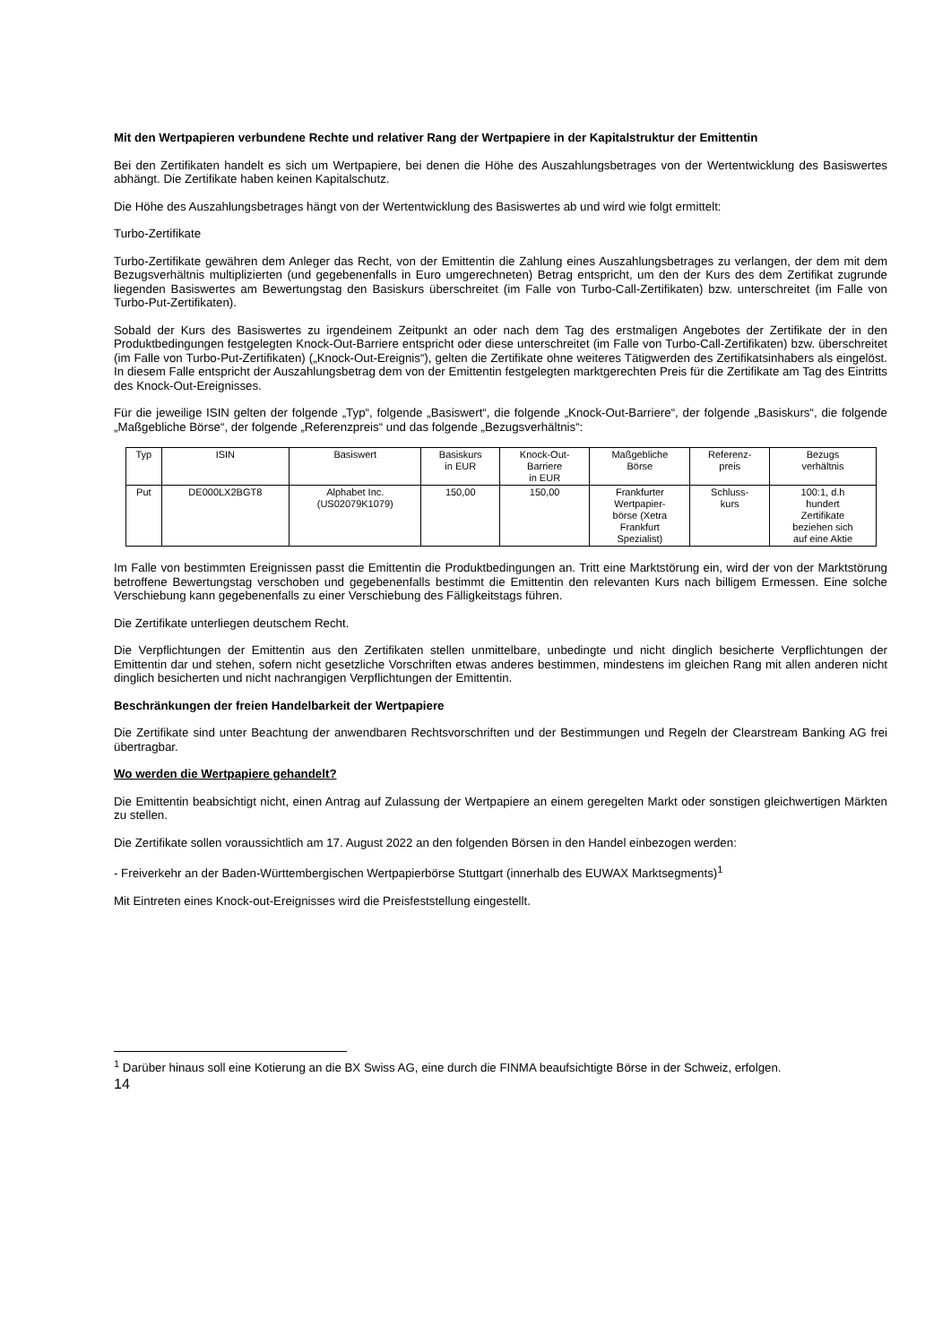Mit den Wertpapieren verbundene Rechte und relativer Rang der Wertpapiere in der Kapitalstruktur der Emittentin
Bei den Zertifikaten handelt es sich um Wertpapiere, bei denen die Höhe des Auszahlungsbetrages von der Wertentwicklung des Basiswertes abhängt. Die Zertifikate haben keinen Kapitalschutz.
Die Höhe des Auszahlungsbetrages hängt von der Wertentwicklung des Basiswertes ab und wird wie folgt ermittelt:
Turbo-Zertifikate
Turbo-Zertifikate gewähren dem Anleger das Recht, von der Emittentin die Zahlung eines Auszahlungsbetrages zu verlangen, der dem mit dem Bezugsverhältnis multiplizierten (und gegebenenfalls in Euro umgerechneten) Betrag entspricht, um den der Kurs des dem Zertifikat zugrunde liegenden Basiswertes am Bewertungstag den Basiskurs überschreitet (im Falle von Turbo-Call-Zertifikaten) bzw. unterschreitet (im Falle von Turbo-Put-Zertifikaten).
Sobald der Kurs des Basiswertes zu irgendeinem Zeitpunkt an oder nach dem Tag des erstmaligen Angebotes der Zertifikate der in den Produktbedingungen festgelegten Knock-Out-Barriere entspricht oder diese unterschreitet (im Falle von Turbo-Call-Zertifikaten) bzw. überschreitet (im Falle von Turbo-Put-Zertifikaten) („Knock-Out-Ereignis“), gelten die Zertifikate ohne weiteres Tätigwerden des Zertifikatsinhabers als eingelöst. In diesem Falle entspricht der Auszahlungsbetrag dem von der Emittentin festgelegten marktgerechten Preis für die Zertifikate am Tag des Eintritts des Knock-Out-Ereignisses.
Für die jeweilige ISIN gelten der folgende „Typ“, folgende „Basiswert“, die folgende „Knock-Out-Barriere“, der folgende „Basiskurs“, die folgende „Maßgebliche Börse“, der folgende „Referenzpreis“ und das folgende „Bezugsverhältnis“:
| Typ | ISIN | Basiswert | Basiskurs in EUR | Knock-Out- Barriere in EUR | Maßgebliche Börse | Referenz- preis | Bezugs verhältnis |
| Put | DE000LX2BGT8 | Alphabet Inc. (US02079K1079) | 150,00 | 150,00 | Frankfurter Wertpapier- börse (Xetra Frankfurt Spezialist) | Schluss- kurs | 100:1, d.h hundert Zertifikate beziehen sich auf eine Aktie |
Im Falle von bestimmten Ereignissen passt die Emittentin die Produktbedingungen an. Tritt eine Marktstörung ein, wird der von der Marktstörung betroffene Bewertungstag verschoben und gegebenenfalls bestimmt die Emittentin den relevanten Kurs nach billigem Ermessen. Eine solche Verschiebung kann gegebenenfalls zu einer Verschiebung des Fälligkeitstags führen.
Die Zertifikate unterliegen deutschem Recht.
Die Verpflichtungen der Emittentin aus den Zertifikaten stellen unmittelbare, unbedingte und nicht dinglich besicherte Verpflichtungen der Emittentin dar und stehen, sofern nicht gesetzliche Vorschriften etwas anderes bestimmen, mindestens im gleichen Rang mit allen anderen nicht dinglich besicherten und nicht nachrangigen Verpflichtungen der Emittentin.
Beschränkungen der freien Handelbarkeit der Wertpapiere
Die Zertifikate sind unter Beachtung der anwendbaren Rechtsvorschriften und der Bestimmungen und Regeln der Clearstream Banking AG frei übertragbar.
Wo werden die Wertpapiere gehandelt?
Die Emittentin beabsichtigt nicht, einen Antrag auf Zulassung der Wertpapiere an einem geregelten Markt oder sonstigen gleichwertigen Märkten zu stellen.
Die Zertifikate sollen voraussichtlich am 17. August 2022 an den folgenden Börsen in den Handel einbezogen werden:
- Freiverkehr an der Baden-Württembergischen Wertpapierbörse Stuttgart (innerhalb des EUWAX Marktsegments)<sup>1</sup>
Mit Eintreten eines Knock-out-Ereignisses wird die Preisfeststellung eingestellt.
<sup>1</sup> Darüber hinaus soll eine Kotierung an die BX Swiss AG, eine durch die FINMA beaufsichtigte Börse in der Schweiz, erfolgen.
14